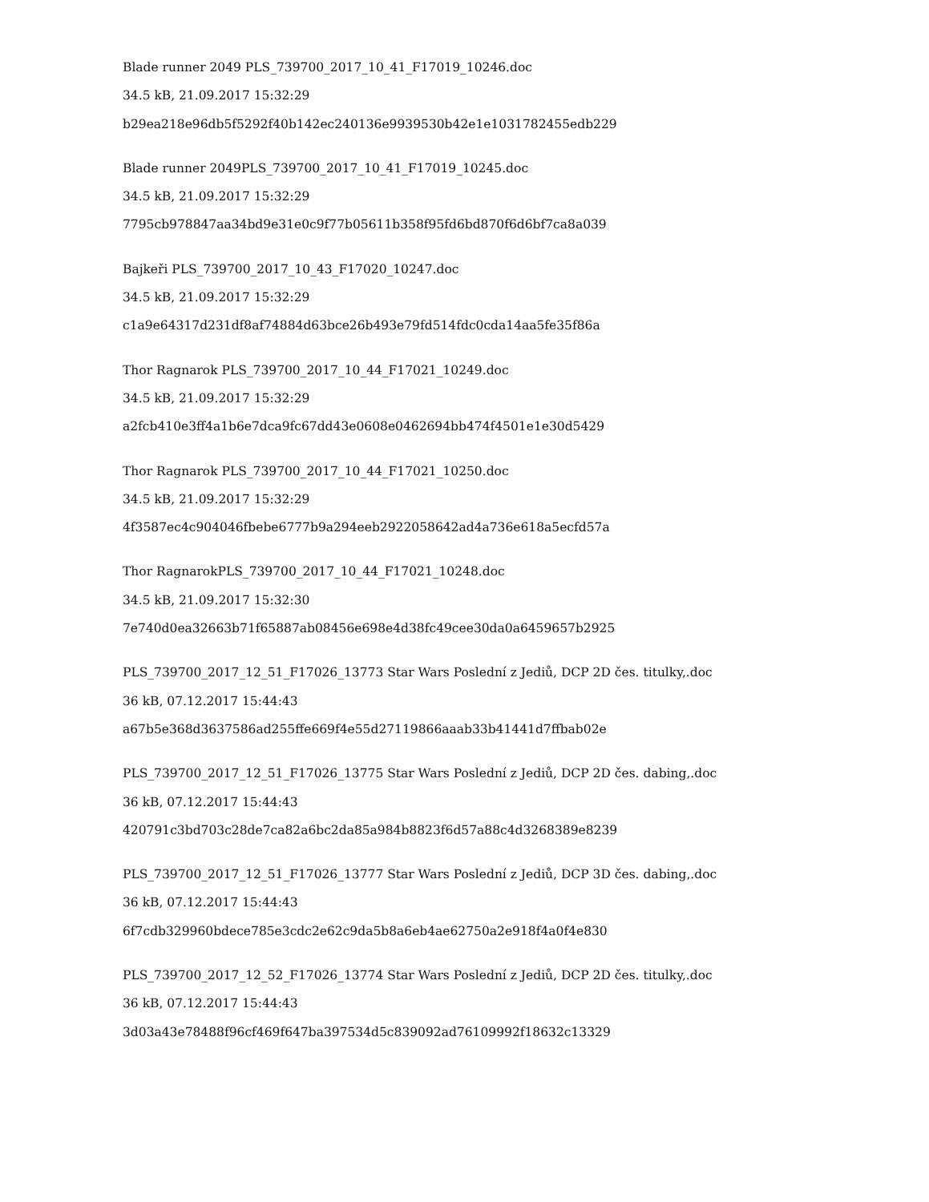Blade runner 2049 PLS_739700_2017_10_41_F17019_10246.doc
34.5 kB, 21.09.2017 15:32:29
b29ea218e96db5f5292f40b142ec240136e9939530b42e1e1031782455edb229
Blade runner 2049PLS_739700_2017_10_41_F17019_10245.doc
34.5 kB, 21.09.2017 15:32:29
7795cb978847aa34bd9e31e0c9f77b05611b358f95fd6bd870f6d6bf7ca8a039
Bajkeři PLS_739700_2017_10_43_F17020_10247.doc
34.5 kB, 21.09.2017 15:32:29
c1a9e64317d231df8af74884d63bce26b493e79fd514fdc0cda14aa5fe35f86a
Thor Ragnarok PLS_739700_2017_10_44_F17021_10249.doc
34.5 kB, 21.09.2017 15:32:29
a2fcb410e3ff4a1b6e7dca9fc67dd43e0608e0462694bb474f4501e1e30d5429
Thor Ragnarok PLS_739700_2017_10_44_F17021_10250.doc
34.5 kB, 21.09.2017 15:32:29
4f3587ec4c904046fbebe6777b9a294eeb2922058642ad4a736e618a5ecfd57a
Thor RagnarokPLS_739700_2017_10_44_F17021_10248.doc
34.5 kB, 21.09.2017 15:32:30
7e740d0ea32663b71f65887ab08456e698e4d38fc49cee30da0a6459657b2925
PLS_739700_2017_12_51_F17026_13773 Star Wars Poslední z Jediů, DCP 2D čes. titulky,.doc
36 kB, 07.12.2017 15:44:43
a67b5e368d3637586ad255ffe669f4e55d27119866aaab33b41441d7ffbab02e
PLS_739700_2017_12_51_F17026_13775 Star Wars Poslední z Jediů, DCP 2D čes. dabing,.doc
36 kB, 07.12.2017 15:44:43
420791c3bd703c28de7ca82a6bc2da85a984b8823f6d57a88c4d3268389e8239
PLS_739700_2017_12_51_F17026_13777 Star Wars Poslední z Jediů, DCP 3D čes. dabing,.doc
36 kB, 07.12.2017 15:44:43
6f7cdb329960bdece785e3cdc2e62c9da5b8a6eb4ae62750a2e918f4a0f4e830
PLS_739700_2017_12_52_F17026_13774 Star Wars Poslední z Jediů, DCP 2D čes. titulky,.doc
36 kB, 07.12.2017 15:44:43
3d03a43e78488f96cf469f647ba397534d5c839092ad76109992f18632c13329